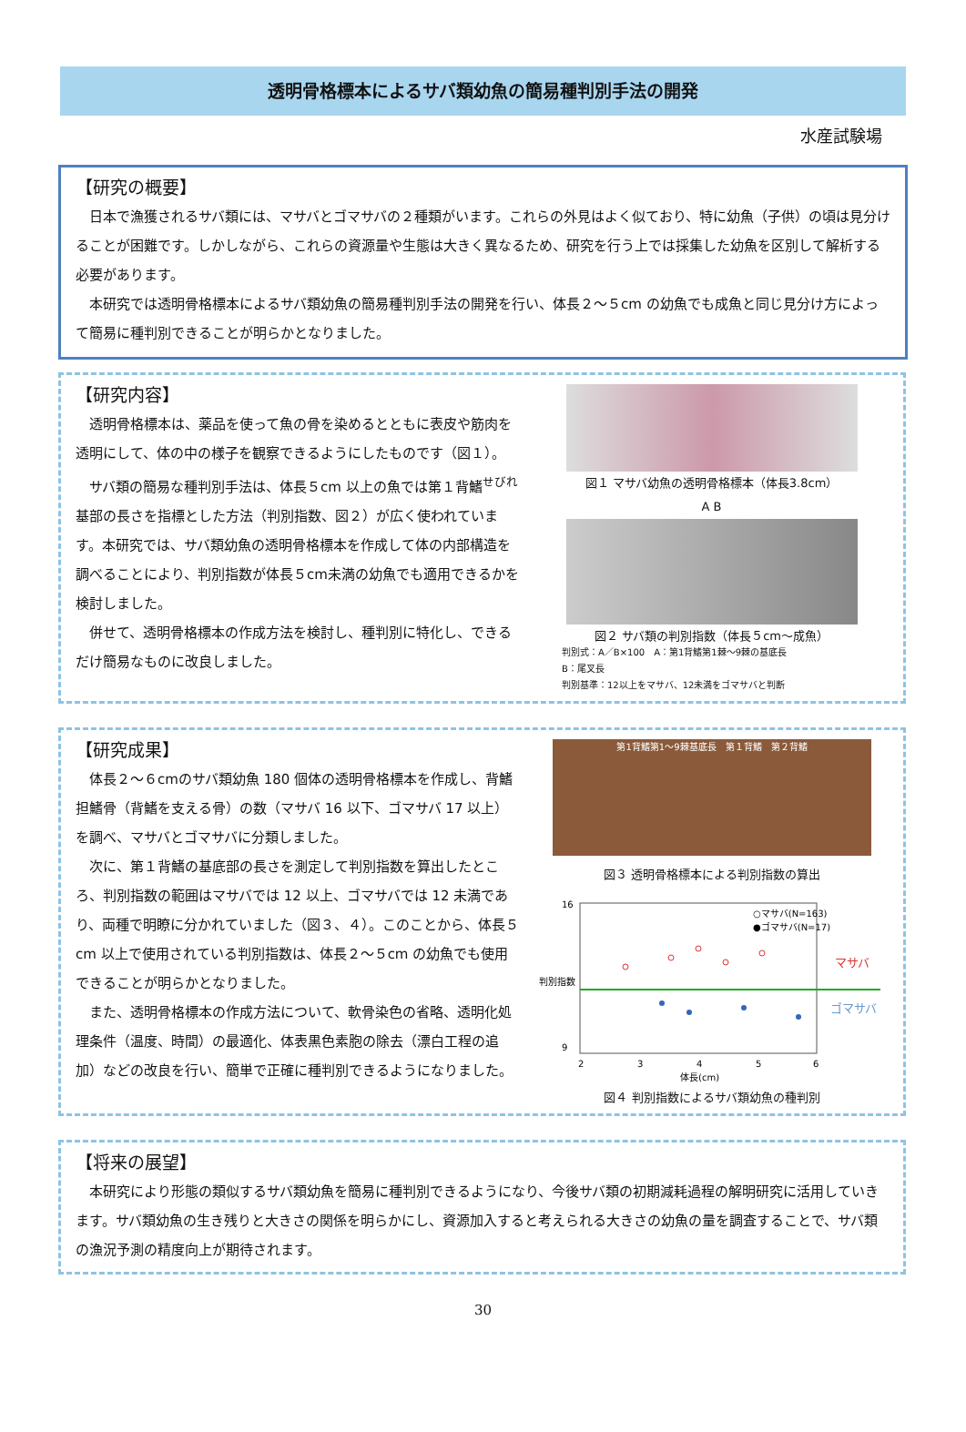透明骨格標本によるサバ類幼魚の簡易種判別手法の開発
水産試験場
【研究の概要】
日本で漁獲されるサバ類には、マサバとゴマサバの２種類がいます。これらの外見はよく似ており、特に幼魚（子供）の頃は見分けることが困難です。しかしながら、これらの資源量や生態は大きく異なるため、研究を行う上では採集した幼魚を区別して解析する必要があります。
本研究では透明骨格標本によるサバ類幼魚の簡易種判別手法の開発を行い、体長２～５cm の幼魚でも成魚と同じ見分け方によって簡易に種判別できることが明らかとなりました。
【研究内容】
透明骨格標本は、薬品を使って魚の骨を染めるとともに表皮や筋肉を透明にして、体の中の様子を観察できるようにしたものです（図１）。
サバ類の簡易な種判別手法は、体長５cm 以上の魚では第１背鰭<sup>せびれ</sup>基部の長さを指標とした方法（判別指数、図２）が広く使われています。本研究では、サバ類幼魚の透明骨格標本を作成して体の内部構造を調べることにより、判別指数が体長５cm未満の幼魚でも適用できるかを検討しました。
併せて、透明骨格標本の作成方法を検討し、種判別に特化し、できるだけ簡易なものに改良しました。
図１ マサバ幼魚の透明骨格標本（体長3.8cm）
A B
図２ サバ類の判別指数（体長５cm～成魚）
判別式：A／B×100　A：第1背鰭第1棘～9棘の基底長
B：尾叉長
判別基準：12以上をマサバ、12未満をゴマサバと判断
【研究成果】
体長２～６cmのサバ類幼魚 180 個体の透明骨格標本を作成し、背鰭担鰭骨（背鰭を支える骨）の数（マサバ 16 以下、ゴマサバ 17 以上）を調べ、マサバとゴマサバに分類しました。
次に、第１背鰭の基底部の長さを測定して判別指数を算出したところ、判別指数の範囲はマサバでは 12 以上、ゴマサバでは 12 未満であり、両種で明瞭に分かれていました（図３、４）。このことから、体長５cm 以上で使用されている判別指数は、体長２～５cm の幼魚でも使用できることが明らかとなりました。
また、透明骨格標本の作成方法について、軟骨染色の省略、透明化処理条件（温度、時間）の最適化、体表黒色素胞の除去（漂白工程の追加）などの改良を行い、簡単で正確に種判別できるようになりました。
第1背鰭第1～9棘基底長　第１背鰭　第２背鰭
図３ 透明骨格標本による判別指数の算出
16
9
2
3
4
5
6
体長(cm)
判別指数
○マサバ(N=163)
●ゴマサバ(N=17)
マサバ
ゴマサバ
図４ 判別指数によるサバ類幼魚の種判別
【将来の展望】
本研究により形態の類似するサバ類幼魚を簡易に種判別できるようになり、今後サバ類の初期減耗過程の解明研究に活用していきます。サバ類幼魚の生き残りと大きさの関係を明らかにし、資源加入すると考えられる大きさの幼魚の量を調査することで、サバ類の漁況予測の精度向上が期待されます。
30